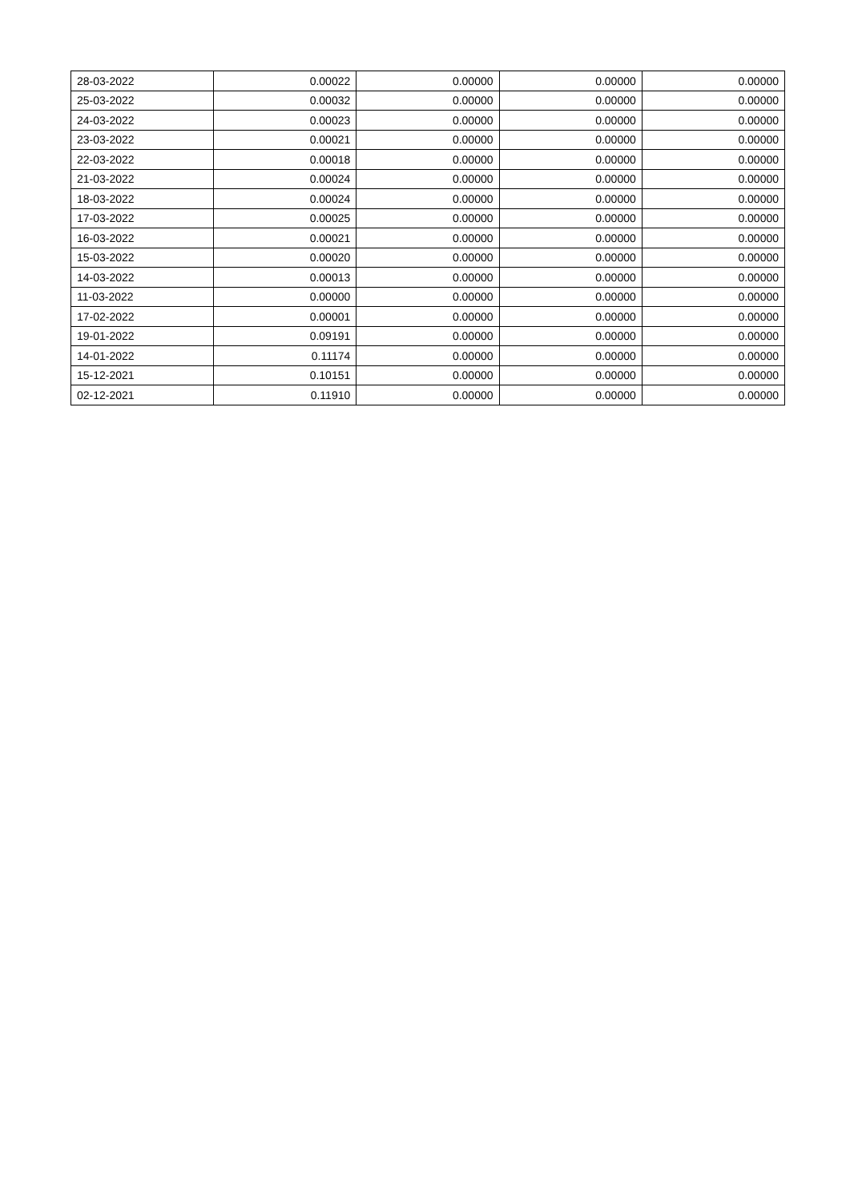| 28-03-2022 | 0.00022 | 0.00000 | 0.00000 | 0.00000 |
| 25-03-2022 | 0.00032 | 0.00000 | 0.00000 | 0.00000 |
| 24-03-2022 | 0.00023 | 0.00000 | 0.00000 | 0.00000 |
| 23-03-2022 | 0.00021 | 0.00000 | 0.00000 | 0.00000 |
| 22-03-2022 | 0.00018 | 0.00000 | 0.00000 | 0.00000 |
| 21-03-2022 | 0.00024 | 0.00000 | 0.00000 | 0.00000 |
| 18-03-2022 | 0.00024 | 0.00000 | 0.00000 | 0.00000 |
| 17-03-2022 | 0.00025 | 0.00000 | 0.00000 | 0.00000 |
| 16-03-2022 | 0.00021 | 0.00000 | 0.00000 | 0.00000 |
| 15-03-2022 | 0.00020 | 0.00000 | 0.00000 | 0.00000 |
| 14-03-2022 | 0.00013 | 0.00000 | 0.00000 | 0.00000 |
| 11-03-2022 | 0.00000 | 0.00000 | 0.00000 | 0.00000 |
| 17-02-2022 | 0.00001 | 0.00000 | 0.00000 | 0.00000 |
| 19-01-2022 | 0.09191 | 0.00000 | 0.00000 | 0.00000 |
| 14-01-2022 | 0.11174 | 0.00000 | 0.00000 | 0.00000 |
| 15-12-2021 | 0.10151 | 0.00000 | 0.00000 | 0.00000 |
| 02-12-2021 | 0.11910 | 0.00000 | 0.00000 | 0.00000 |